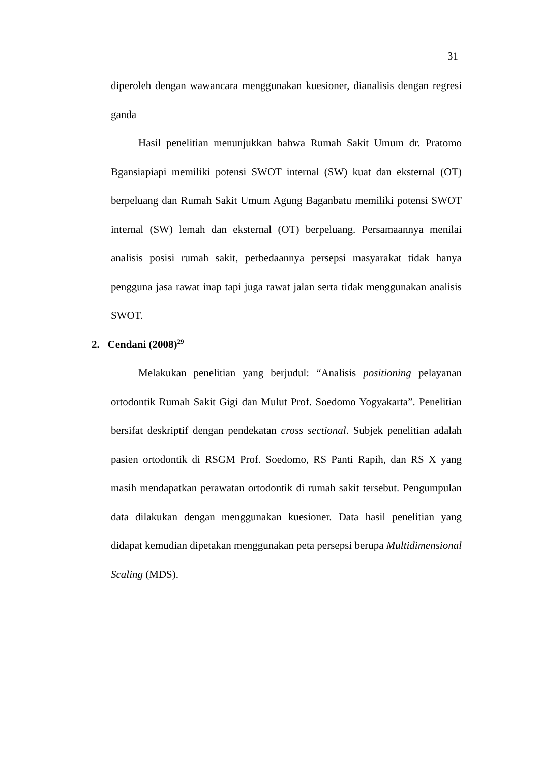31
diperoleh dengan wawancara menggunakan kuesioner, dianalisis dengan regresi ganda
Hasil penelitian menunjukkan bahwa Rumah Sakit Umum dr. Pratomo Bgansiapiapi memiliki potensi SWOT internal (SW) kuat dan eksternal (OT) berpeluang dan Rumah Sakit Umum Agung Baganbatu memiliki potensi SWOT internal (SW) lemah dan eksternal (OT) berpeluang. Persamaannya menilai analisis posisi rumah sakit, perbedaannya persepsi masyarakat tidak hanya pengguna jasa rawat inap tapi juga rawat jalan serta tidak menggunakan analisis SWOT.
2. Cendani (2008)<sup>29</sup>
Melakukan penelitian yang berjudul: “Analisis positioning pelayanan ortodontik Rumah Sakit Gigi dan Mulut Prof. Soedomo Yogyakarta”. Penelitian bersifat deskriptif dengan pendekatan cross sectional. Subjek penelitian adalah pasien ortodontik di RSGM Prof. Soedomo, RS Panti Rapih, dan RS X yang masih mendapatkan perawatan ortodontik di rumah sakit tersebut. Pengumpulan data dilakukan dengan menggunakan kuesioner. Data hasil penelitian yang didapat kemudian dipetakan menggunakan peta persepsi berupa Multidimensional Scaling (MDS).